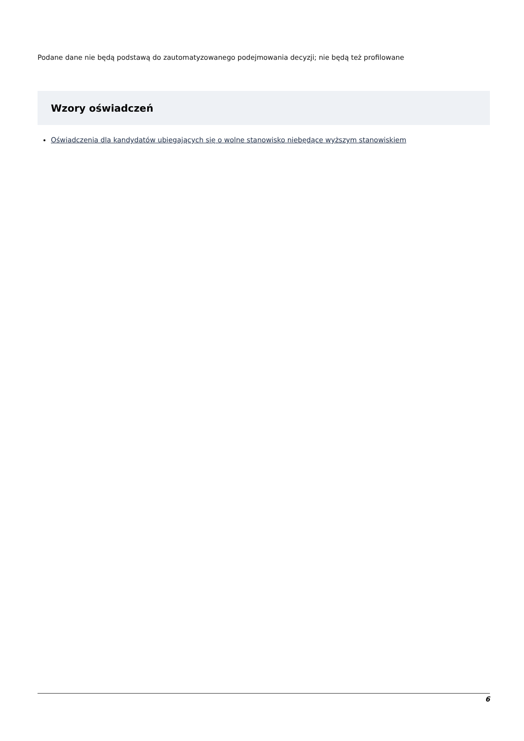Podane dane nie będą podstawą do zautomatyzowanego podejmowania decyzji; nie będą też profilowane
Wzory oświadczeń
Oświadczenia dla kandydatów ubiegających się o wolne stanowisko niebędące wyższym stanowiskiem
6